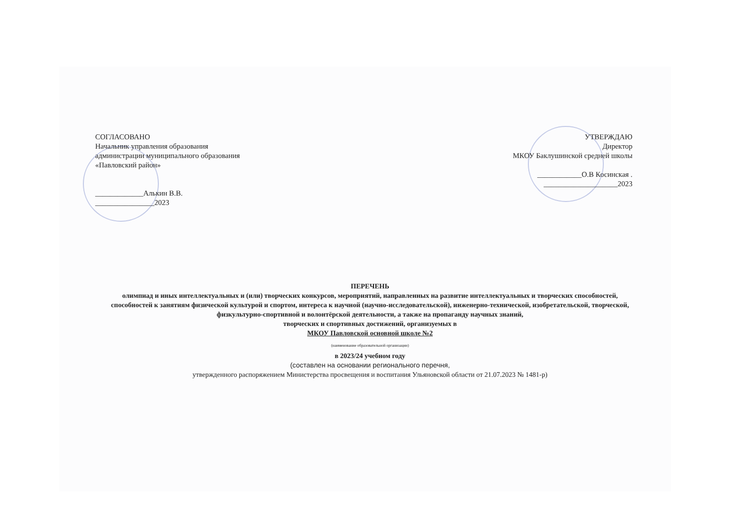СОГЛАСОВАНО
Начальник управления образования
администрации муниципального образования
«Павловский район»
_____________Алькин В.В.
________________2023
УТВЕРЖДАЮ
Директор
МКОУ Баклушинской средней школы
____________О.В Косинская .
____________________2023
ПЕРЕЧЕНЬ
олимпиад и иных интеллектуальных и (или) творческих конкурсов, мероприятий, направленных на развитие интеллектуальных и творческих способностей, способностей к занятиям физической культурой и спортом, интереса к научной (научно-исследовательской), инженерно-технической, изобретательской, творческой, физкультурно-спортивной и волонтёрской деятельности, а также на пропаганду научных знаний,
творческих и спортивных достижений, организуемых в
МКОУ Павловской основной школе №2
(наименование образовательной организации)
в 2023/24 учебном году
(составлен на основании регионального перечня,
утвержденного распоряжением Министерства просвещения и воспитания Ульяновской области от 21.07.2023 № 1481-р)